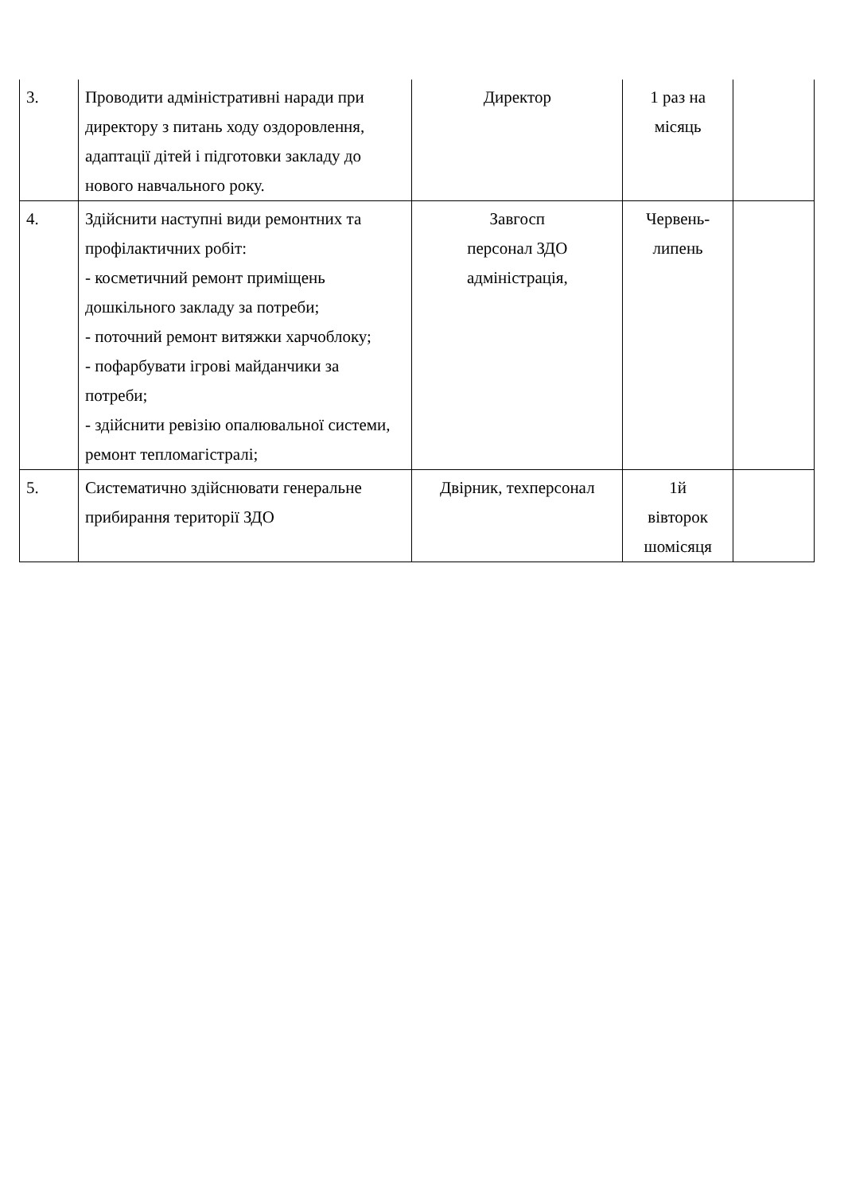| 3. | Проводити адміністративні наради при директору з питань ходу оздоровлення, адаптації дітей і підготовки закладу до нового навчального року. | Директор | 1 раз на місяць | |
| 4. | Здійснити наступні види ремонтних та профілактичних робіт: - косметичний ремонт приміщень дошкільного закладу за потреби; - поточний ремонт витяжки харчоблоку; - пофарбувати ігрові майданчики за потреби; - здійснити ревізію опалювальної системи, ремонт тепломагістралі; | Завгосп персонал ЗДО адміністрація, | Червень-липень | |
| 5. | Систематично здійснювати генеральне прибирання території ЗДО | Двірник, техперсонал | 1й вівторок шомісяця | |